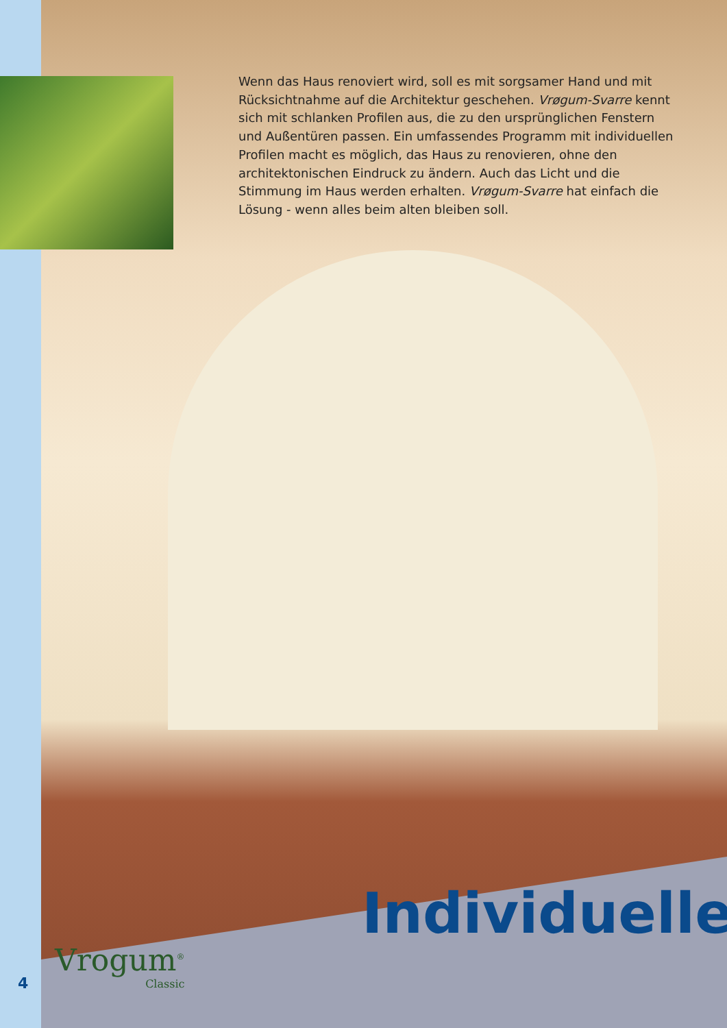Wenn das Haus renoviert wird, soll es mit sorgsamer Hand und mit Rücksichtnahme auf die Architektur geschehen. Vrøgum-Svarre kennt sich mit schlanken Profilen aus, die zu den ursprünglichen Fenstern und Außentüren passen. Ein umfassendes Programm mit individuellen Profilen macht es möglich, das Haus zu renovieren, ohne den architektonischen Eindruck zu ändern. Auch das Licht und die Stimmung im Haus werden erhalten. Vrøgum-Svarre hat einfach die Lösung - wenn alles beim alten bleiben soll.
Individuelle
Vrogum<sup>®</sup>
Classic
4